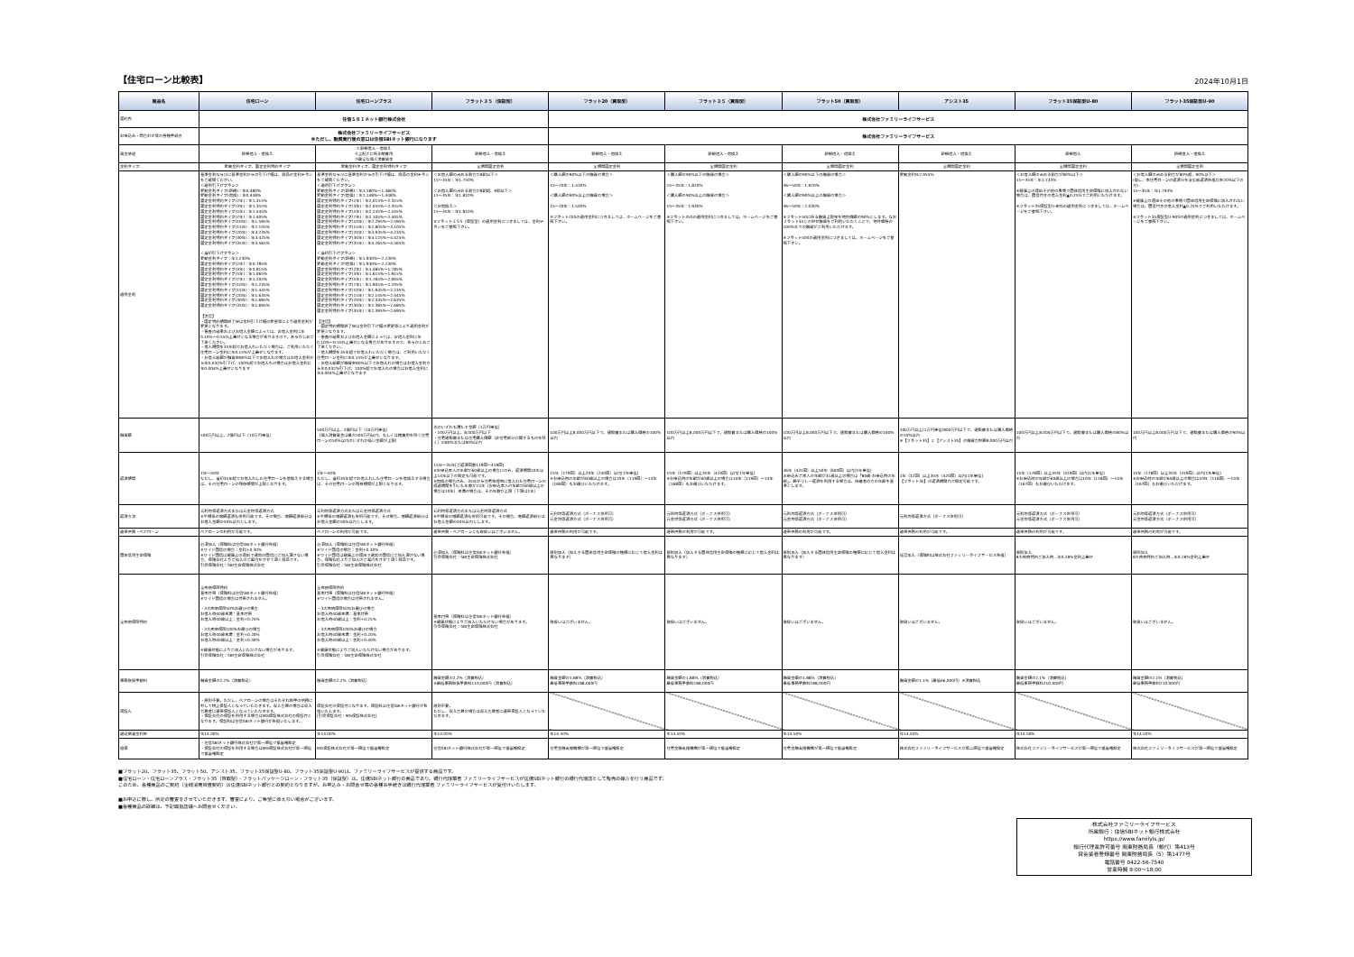【住宅ローン比較表】
2024年10月1日
| 商品名 | 住宅ローン | 住宅ローンプラス | フラット３５（保証型） | フラット20（買取型） | フラット３５（買取型） | フラット50（買取型） | アシスト35 | フラット35保証型U-80 | フラット35保証型U-90 |
| --- | --- | --- | --- | --- | --- | --- | --- | --- | --- |
| 契約先 | 住信ＳＢＩネット銀行株式会社 | | | 株式会社ファミリーライフサービス | | | | | |
| お申込み・問合わせ等の各種手続き | 株式会社ファミリーライフサービス ※ただし、融資実行後の窓口は住信SBIネット銀行になります | | | 株式会社ファミリーライフサービス | | | | | |
| 資金使途 | 新規借入・借換え | ①新規借入・借換え ②上記①に係る諸費用 ③健全な個人消費資金 | 新規借入・借換え | 新規借入・借換え | 新規借入・借換え | 新規借入・借換え | 新規借入・借換え | 新規借入 | 新規借入・借換え |
| 金利タイプ | 変動金利タイプ、固定金利特約タイプ | 変動金利タイプ、固定金利特約タイプ | 全期間固定金利 | 全期間固定金利 | 全期間固定金利 | 全期間固定金利 | 全期間固定金利 | 全期間固定金利 | 全期間固定金利 |
| 適用金利 | 基準金利ならびに基準金利からの引下げ幅は、商品の金利チラシをご確認ください。 ＜適用引下げプラン＞ 変動金利タイプ(新規)：年0.480% 変動金利タイプ(借換)：年0.448% 固定金利特約タイプ(2年)：年1.315% 固定金利特約タイプ(3年)：年1.355% 固定金利特約タイプ(5年)：年1.545% 固定金利特約タイプ(7年)：年1.405% 固定金利特約タイプ(10年)：年1.595% 固定金利特約タイプ(15年)：年2.105% 固定金利特約タイプ(20年)：年3.235% 固定金利特約タイプ(30年)：年3.425% 固定金利特約タイプ(35年)：年3.565% ＜当初引下げプラン＞ 変動金利タイプ：年1.230% 固定金利特約タイプ(2年)：年0.785% 固定金利特約タイプ(3年)：年0.915% 固定金利特約タイプ(5年)：年1.065% 固定金利特約タイプ(7年)：年1.205% 固定金利特約タイプ(10年)：年1.235% 固定金利特約タイプ(15年)：年1.445% 固定金利特約タイプ(20年)：年1.635% 固定金利特約タイプ(30年)：年1.685% 固定金利特約タイプ(35年)：年1.695% 【注意】 ・固定特約期間終了後は金利引下げ幅の変更等により適用金利が変更となります。 ・審査の結果およびお借入金額によっては、お借入金利に年0.10%～0.55%上乗せとなる場合がありますので、あらかじめご了承ください。 ・借入期間を35年超でお借入れいただく場合は、ご利用いただく住宅ローン金利に年0.15%が上乗せとなります。 ・お借入総額が融資率80%以下でお借入れの場合はお借入金利から年0.032%引下げ、100%超でお借入れの場合はお借入金利に年0.004%上乗せとなります | 基準金利ならびに基準金利からの引下げ幅は、商品の金利チラシをご確認ください。 ＜適用引下げプラン＞ 変動金利タイプ(新規)：年1.180%～1.480% 変動金利タイプ(借換)：年1.148%～1.448% 固定金利特約タイプ(2年)：年2.015%～2.315% 固定金利特約タイプ(3年)：年2.055%～2.355% 固定金利特約タイプ(5年)：年2.245%～2.545% 固定金利特約タイプ(7年)：年2.105%～2.405% 固定金利特約タイプ(10年)：年2.295%～2.595% 固定金利特約タイプ(15年)：年2.805%～3.105% 固定金利特約タイプ(20年)：年3.935%～4.235% 固定金利特約タイプ(30年)：年4.125%～4.425% 固定金利特約タイプ(35年)：年4.265%～4.565% ＜当初引下げプラン＞ 変動金利タイプ(新規)：年1.930%～2.230% 変動金利タイプ(借換)：年1.930%～2.230% 固定金利特約タイプ(2年)：年1.485%～1.785% 固定金利特約タイプ(3年)：年1.615%～1.915% 固定金利特約タイプ(5年)：年1.765%～2.065% 固定金利特約タイプ(7年)：年1.905%～2.205% 固定金利特約タイプ(10年)：年1.935%～2.235% 固定金利特約タイプ(15年)：年2.145%～2.445% 固定金利特約タイプ(20年)：年2.335%～2.635% 固定金利特約タイプ(30年)：年2.385%～2.685% 固定金利特約タイプ(35年)：年2.395%～2.695% 【注意】 ・固定特約期間終了後は金利引下げ幅の変更等により適用金利が変更となります。 ・審査の結果およびお借入金額によっては、お借入金利に年0.10%～0.55%上乗せとなる場合がありますので、あらかじめご了承ください。 ・借入期間を35年超でお借入れいただく場合は、ご利用いただく住宅ローン金利に年0.15%が上乗せとなります。 ・お借入総額が融資率80%以下でお借入れの場合はお借入金利から年0.032%引下げ、100%超でお借入れの場合はお借入金利に年0.004%上乗せとなります | ＜お借入額の占める割合が8割以下＞ 15～35年：年1.750% ＜お借入額の占める割合が8割超、9割以下＞ 15～35年：年1.810% ＜お借換え＞ 15～35年：年1.810% ※フラット３５S（保証型）の適用金利につきましては、金利チラシをご参照下さい。 | ＜購入額の90%以下の融資の場合＞ 15～20年：1.430% ＜購入額の90%以上の融資の場合＞ 15～20年：1.540% ※フラット20Sの適用金利につきましては、ホームページをご参照下さい。 | ＜購入額の90%以下の融資の場合＞ 15～35年：1.820% ＜購入額の90%以上の融資の場合＞ 15～35年：1.930% ※フラット35Sの適用金利につきましては、ホームページをご参照下さい。 | ＜購入額の90%以下の融資の場合＞ 36～50年：1.920% ＜購入額の90%以上の融資の場合＞ 36～50年：2.030% ※フラット50に係る融資上限率を物件価額の90%とします。なおフラット35との併せ融資をご利用いただくことで、物件価格の100%までの融資がご利用いただけます。 ※フラット50Sの適用金利につきましては、ホームページをご参照下さい。 | 変動金利年2.955% | ＜お借入額の占める割合が80%以下＞ 15～35年：年1.733% ※健康上の理由その他の事情で団体信用生命保険に加入されない場合は、団信付きの借入金利▲0.25%でご利用いただけます。 ※フラット35保証型U-80Sの適用金利につきましては、ホームページをご参照下さい。 | ＜お借入額の占める割合が80%超、90%以下＞ (但し、本住宅ローンの返済分を含む総返済負担比率20%以下の方) 15～35年：年1.793% ※健康上の理由その他の事情で団体信用生命保険に加入されない場合は、団信付きの借入金利▲0.25%でご利用いただけます。 ※フラット35保証型U-90Sの適用金利につきましては、ホームページをご参照下さい。 |
| 融資額 | 500万円以上、2億円以下（10万円単位） | 500万円以上、2億円以下（10万円単位） （個人消費資金は最大500万円以内、もしくは諸費用を除く住宅ローンの50%以内のいずれか低い金額が上限） | 次のいずれも満たす金額（1万円単位） ・100万円以上、8,000万円以下 ・住宅建設費または住宅購入価額（非住宅部分に関するものを除く）の80%または90%以内 | 100万円以上8,000万円以下で、建設費または購入価格の100%以内 | 100万円以上8,000万円以下で、建設費または購入価格の100%以内 | 100万円以上8,000万円以下で、建設費または購入価格の100%以内 | 100万円以上(1万円単位)800万円以下で、建設費または購入価格の10%以内 ※【フラット35】と【アシスト35】の融資合計額8,000万円以内 | 100万円以上8,000万円以下で、建設費または購入価格の80%以内 | 100万円以上8,000万円以下で、建設費または購入価格の90%以内 |
| 返済期間 | 1年～50年 ただし、当初35年超でお借入れした住宅ローンを借換えする場合は、その住宅ローンの残存期間が上限となります。 | 1年～50年 ただし、当初35年超でお借入れした住宅ローンを借換えする場合は、その住宅ローンの残存期間が上限となります。 | 15年～35年[ご返済回数119回～419回] ※お申込本人の年齢が60歳以上の場合にのみ、返済期間10年以上14年以下の設定も可能です。 ※借換の場合のみ、35年から住宅取得時に借入れた住宅ローンの経過期間を引いた年数が15年（お申込本人の年齢が60歳以上の場合は10年）未満の場合は、その年数が上限（下限は1年） | 15年（179回）以上20年（240回）以内[1年単位] ※お申込時の年齢が60歳以上の場合は10年（119回）～14年（168回）もお選びいただけます。 | 15年（179回）以上35年（420回）以内[1年単位] ※お申込時の年齢が60歳以上の場合は10年（119回）～14年（168回）もお選びいただけます。 | 36年（431回）以上50年（600回）以内[1年単位] お申込みご本人の年齢が31歳以上の場合は「80歳-お申込時の年齢」。親子リレー返済を利用する場合は、後継者の方の年齢を基準とします。 | 1年（12回）以上35年（420回）以内[1年単位] 【フラット35】の返済期間内で設定可能です。 | 15年（178回）以上35年（419回）以内[1年単位] ※お申込時の年齢が60歳以上の場合は10年（118回）～14年（167回）もお選びいただけます。 | 15年（178回）以上35年（419回）以内[1年単位] ※お申込時の年齢が60歳以上の場合は10年（118回）～14年（167回）もお選びいただけます。 |
| 返済方法 | 元利均等返済方式または元金均等返済方式 ※半期毎の増額返済も併用可能です。その場合、増額返済部分はお借入金額の50%以内とします。 | 元利均等返済方式または元金均等返済方式 ※半期毎の増額返済も併用可能です。その場合、増額返済部分はお借入金額の50%以内とします。 | 元利均等返済方式または元金均等返済方式 ※半期毎の増額返済も併用可能です。その場合、増額返済部分はお借入金額の40%以内とします。 | 元利均等返済方式（ボーナス併用可） 元金均等返済方式（ボーナス併用可） | 元利均等返済方式（ボーナス併用可） 元金均等返済方式（ボーナス併用可） | 元利均等返済方式（ボーナス併用可） 元金均等返済方式（ボーナス併用可） | 元利均等返済方式（ボーナス併用可） | 元利均等返済方式（ボーナス併用可） 元金均等返済方式（ボーナス併用可） | 元利均等返済方式（ボーナス併用可） 元金均等返済方式（ボーナス併用可） |
| 連帯債務・ペアローン | ペアローンの利用が可能です。 | ペアローンの利用が可能です。 | 連帯債務・ペアローンとも取扱いはございません。 | 連帯債務の利用が可能です。 | 連帯債務の利用が可能です。 | 連帯債務の利用が可能です。 | 連帯債務の利用が可能です。 | 連帯債務の利用が可能です。 | 連帯債務の利用が可能です。 |
| 団体信用生命保険 | 必須加入（保険料は住信SBIネット銀行負担） ※ワイド団信の場合：金利+0.30% ※ワイド団信は健康上の理由で通常の団信にご加入頂けない場合、保険会社よりご加入のご案内をさせて頂く商品です。 引受保険会社：SBI生命保険株式会社 | 必須加入（保険料は住信SBIネット銀行負担） ※ワイド団信の場合：金利+0.30% ※ワイド団信は健康上の理由で通常の団信にご加入頂けない場合、保険会社よりご加入のご案内をさせて頂く商品です。 引受保険会社：SBI生命保険株式会社 | 必須加入（保険料は住信SBIネット銀行負担） 引受保険会社：SBI生命保険株式会社 | 原則加入（加入する団体信用生命保険の種類に応じて借入金利は異なります） | 原則加入（加入する団体信用生命保険の種類に応じて借入金利は異なります） | 原則加入（加入する団体信用生命保険の種類に応じて借入金利は異なります） | 任意加入（保険料は株式会社ファミリーライフサービス負担） | 原則加入 8大疾病特約ご加入時…年0.28%金利上乗せ | 原則加入 8大疾病特約ご加入時…年0.28%金利上乗せ |
| 全疾病保障特約 | 全疾病保障特約 基本付帯（保険料は住信SBIネット銀行負担） ※ワイド団信の場合は付帯されません。 ・3大疾病保障50%お選びの場合 お借入時40歳未満：基本付帯 お借入時40歳以上：金利+0.25% ・3大疾病保障100%お選びの場合 お借入時40歳未満：金利+0.20% お借入時40歳以上：金利+0.40% ※健康状態によりご加入いただけない場合があります。 引受保険会社：SBI生命保険株式会社 | 全疾病保障特約 基本付帯（保険料は住信SBIネット銀行負担） ※ワイド団信の場合は付帯されません。 ・3大疾病保障50%お選びの場合 お借入時40歳未満：基本付帯 お借入時40歳以上：金利+0.25% ・3大疾病保障100%お選びの場合 お借入時40歳未満：金利+0.20% お借入時40歳以上：金利+0.40% ※健康状態によりご加入いただけない場合があります。 引受保険会社：SBI生命保険株式会社 | 基本付帯（保険料は住信SBIネット銀行負担） ※健康状態によりご加入いただけない場合があります。 引受保険会社：SBI生命保険株式会社 | 取扱いはございません。 | 取扱いはございません。 | 取扱いはございません。 | 取扱いはございません。 | 取扱いはございません。 | 取扱いはございません。 |
| 事務取扱手数料 | 融資金額の2.2%（消費税込） | 融資金額の2.2%（消費税込） | 融資金額の2.2%（消費税込） ※最低事務取扱手数料110,000円（消費税込） | 融資金額の1.88%（消費税込） 最低事務手数料188,000円 | 融資金額の1.88%（消費税込） 最低事務手数料188,000円 | 融資金額の1.88%（消費税込） 最低事務手数料188,000円 | 融資金額の1.1%（最低66,000円）※消費税込 | 融資金額の2.1%（消費税込） 最低事務手数料210,000円 | 融資金額の2.1%（消費税込） 最低事務手数料210,000円 |
| 保証人 | ・原則不要。ただし、ペアローンの場合はそれぞれ相手の債務に対して物上保証人となっていただきます。収入合算の場合は収入合算者に連帯保証人となっていただきます。 ・保証会社の保証を利用する場合はMG保証株式会社の保証付となります。保証料は住信SBIネット銀行が負担いたします。 | 保証会社の保証付となります。保証料は住信SBIネット銀行が負担いたします。 [引受保証会社：MG保証株式会社] | 原則不要。 ただし、収入合算の場合は収入合算者に連帯保証人となっていただきます。 | | | | | | |
| 遅延損害金利率 | 年14.00% | 年14.00% | 年14.00% | 年14.50% | 年14.50% | 年14.50% | 年14.50% | 年14.50% | 年14.50% |
| 担保 | ・住信SBIネット銀行株式会社が第一順位で抵当権設定 ・保証会社の保証を利用する場合はMG保証株式会社が第一順位で抵当権設定 | MG保証株式会社が第一順位で抵当権設定 | 住信SBIネット銀行株式会社が第一順位で抵当権設定 | 住宅金融支援機構が第一順位で抵当権設定 | 住宅金融支援機構が第一順位で抵当権設定 | 住宅金融支援機構が第一順位で抵当権設定 | 株式会社ファミリーライフサービスが第二順位で抵当権設定 | 株式会社ファミリーライフサービスが第一順位で抵当権設定 | 株式会社ファミリーライフサービスが第一順位で抵当権設定 |
■フラット20、フラット35、フラット50、アシスト35、フラット35保証型U-80、フラット35保証型U-90は、ファミリーライフサービスが提供する商品です。
■住宅ローン・住宅ローンプラス・フラット35（買取型）・フラットパッケージローン・フラット35（保証型）は、住信SBIネット銀行の商品であり、銀行代理業者 ファミリーライフサービスが住信SBIネット銀行の銀行代理店として販売の媒介を行う商品です。
このため、各種商品のご契約（金銭消費貸借契約）は住信SBIネット銀行との契約となりますが、お申込み・お問合せ等の各種お手続きは銀行代理業者 ファミリーライフサービスが受付けいたします。
■お申込に際し、所定の審査をさせていただきます。審査により、ご希望に添えない場合がございます。
■各種商品の詳細は、下記取扱店舗へお問合せください。
株式会社ファミリーライフサービス
所属銀行：住信SBIネット銀行株式会社
https://www.familyls.jp/
銀行代理業許可番号 関東財務局長（銀代）第413号
貸金業者登録番号 関東財務局長（5）第1477号
電話番号 0422-56-7540
営業時間 9:00～18:00